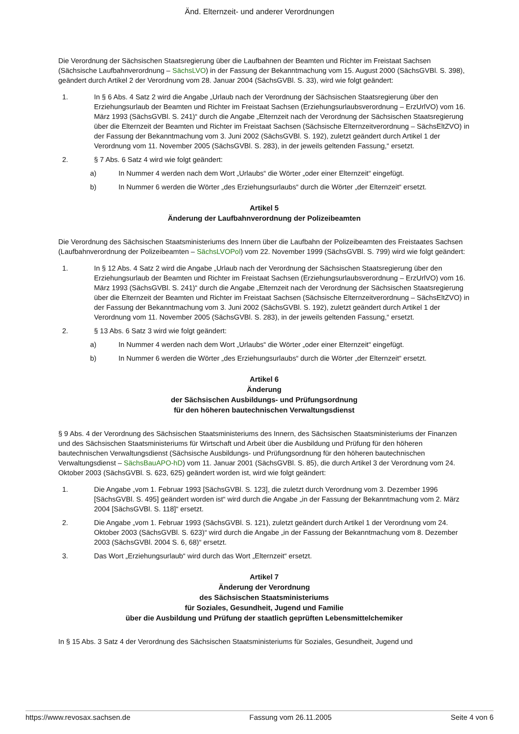Änd. Elternzeit- und anderer Verordnungen
Die Verordnung der Sächsischen Staatsregierung über die Laufbahnen der Beamten und Richter im Freistaat Sachsen (Sächsische Laufbahnverordnung – SächsLVO) in der Fassung der Bekanntmachung vom 15. August 2000 (SächsGVBl. S. 398), geändert durch Artikel 2 der Verordnung vom 28. Januar 2004 (SächsGVBl. S. 33), wird wie folgt geändert:
1. In § 6 Abs. 4 Satz 2 wird die Angabe „Urlaub nach der Verordnung der Sächsischen Staatsregierung über den Erziehungsurlaub der Beamten und Richter im Freistaat Sachsen (Erziehungsurlaubsverordnung – ErzUrlVO) vom 16. März 1993 (SächsGVBl. S. 241)“ durch die Angabe „Elternzeit nach der Verordnung der Sächsischen Staatsregierung über die Elternzeit der Beamten und Richter im Freistaat Sachsen (Sächsische Elternzeitverordnung – SächsEltZVO) in der Fassung der Bekanntmachung vom 3. Juni 2002 (SächsGVBl. S. 192), zuletzt geändert durch Artikel 1 der Verordnung vom 11. November 2005 (SächsGVBl. S. 283), in der jeweils geltenden Fassung,“ ersetzt.
2. § 7 Abs. 6 Satz 4 wird wie folgt geändert:
a) In Nummer 4 werden nach dem Wort „Urlaubs“ die Wörter „oder einer Elternzeit“ eingefügt.
b) In Nummer 6 werden die Wörter „des Erziehungsurlaubs“ durch die Wörter „der Elternzeit“ ersetzt.
Artikel 5
Änderung der Laufbahnverordnung der Polizeibeamten
Die Verordnung des Sächsischen Staatsministeriums des Innern über die Laufbahn der Polizeibeamten des Freistaates Sachsen (Laufbahnverordnung der Polizeibeamten – SächsLVOPol) vom 22. November 1999 (SächsGVBl. S. 799) wird wie folgt geändert:
1. In § 12 Abs. 4 Satz 2 wird die Angabe „Urlaub nach der Verordnung der Sächsischen Staatsregierung über den Erziehungsurlaub der Beamten und Richter im Freistaat Sachsen (Erziehungsurlaubsverordnung – ErzUrlVO) vom 16. März 1993 (SächsGVBl. S. 241)“ durch die Angabe „Elternzeit nach der Verordnung der Sächsischen Staatsregierung über die Elternzeit der Beamten und Richter im Freistaat Sachsen (Sächsische Elternzeitverordnung – SächsEltZVO) in der Fassung der Bekanntmachung vom 3. Juni 2002 (SächsGVBl. S. 192), zuletzt geändert durch Artikel 1 der Verordnung vom 11. November 2005 (SächsGVBl. S. 283), in der jeweils geltenden Fassung,“ ersetzt.
2. § 13 Abs. 6 Satz 3 wird wie folgt geändert:
a) In Nummer 4 werden nach dem Wort „Urlaubs“ die Wörter „oder einer Elternzeit“ eingefügt.
b) In Nummer 6 werden die Wörter „des Erziehungsurlaubs“ durch die Wörter „der Elternzeit“ ersetzt.
Artikel 6
Änderung
der Sächsischen Ausbildungs- und Prüfungsordnung
für den höheren bautechnischen Verwaltungsdienst
§ 9 Abs. 4 der Verordnung des Sächsischen Staatsministeriums des Innern, des Sächsischen Staatsministeriums der Finanzen und des Sächsischen Staatsministeriums für Wirtschaft und Arbeit über die Ausbildung und Prüfung für den höheren bautechnischen Verwaltungsdienst (Sächsische Ausbildungs- und Prüfungsordnung für den höheren bautechnischen Verwaltungsdienst – SächsBauAPO-hD) vom 11. Januar 2001 (SächsGVBl. S. 85), die durch Artikel 3 der Verordnung vom 24. Oktober 2003 (SächsGVBl. S. 623, 625) geändert worden ist, wird wie folgt geändert:
1. Die Angabe „vom 1. Februar 1993 [SächsGVBl. S. 123], die zuletzt durch Verordnung vom 3. Dezember 1996 [SächsGVBl. S. 495] geändert worden ist“ wird durch die Angabe „in der Fassung der Bekanntmachung vom 2. März 2004 [SächsGVBl. S. 118]“ ersetzt.
2. Die Angabe „vom 1. Februar 1993 (SächsGVBl. S. 121), zuletzt geändert durch Artikel 1 der Verordnung vom 24. Oktober 2003 (SächsGVBl. S. 623)“ wird durch die Angabe „in der Fassung der Bekanntmachung vom 8. Dezember 2003 (SächsGVBl. 2004 S. 6, 68)“ ersetzt.
3. Das Wort „Erziehungsurlaub“ wird durch das Wort „Elternzeit“ ersetzt.
Artikel 7
Änderung der Verordnung
des Sächsischen Staatsministeriums
für Soziales, Gesundheit, Jugend und Familie
über die Ausbildung und Prüfung der staatlich geprüften Lebensmittelchemiker
In § 15 Abs. 3 Satz 4 der Verordnung des Sächsischen Staatsministeriums für Soziales, Gesundheit, Jugend und
https://www.revosax.sachsen.de Fassung vom 26.11.2005 Seite 4 von 6